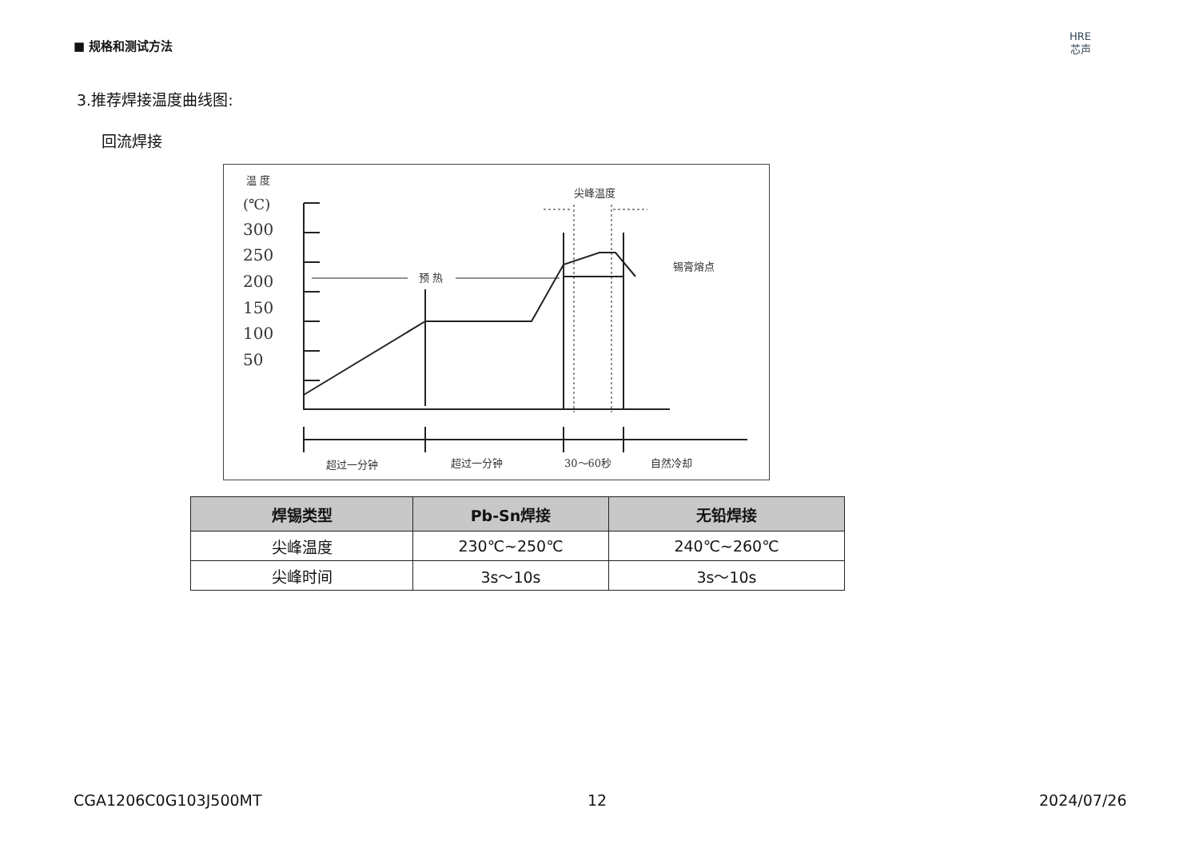■ 规格和测试方法
HRE
芯声
3.推荐焊接温度曲线图:
回流焊接
温 度
(℃)
300
250
200
150
100
50
预 热
尖峰温度
锡膏熔点
超过一分钟
超过一分钟
30～60秒
自然冷却
| 焊锡类型 | Pb-Sn焊接 | 无铅焊接 |
| --- | --- | --- |
| 尖峰温度 | 230℃~250℃ | 240℃~260℃ |
| 尖峰时间 | 3s～10s | 3s～10s |
CGA1206C0G103J500MT 12 2024/07/26